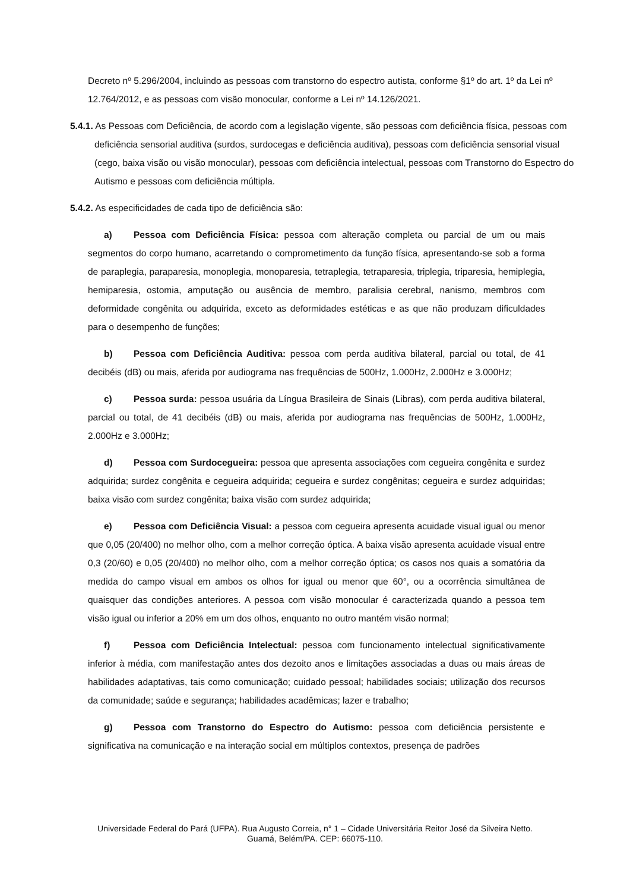Decreto nº 5.296/2004, incluindo as pessoas com transtorno do espectro autista, conforme §1º do art. 1º da Lei nº 12.764/2012, e as pessoas com visão monocular, conforme a Lei nº 14.126/2021.
5.4.1. As Pessoas com Deficiência, de acordo com a legislação vigente, são pessoas com deficiência física, pessoas com deficiência sensorial auditiva (surdos, surdocegas e deficiência auditiva), pessoas com deficiência sensorial visual (cego, baixa visão ou visão monocular), pessoas com deficiência intelectual, pessoas com Transtorno do Espectro do Autismo e pessoas com deficiência múltipla.
5.4.2. As especificidades de cada tipo de deficiência são:
a) Pessoa com Deficiência Física: pessoa com alteração completa ou parcial de um ou mais segmentos do corpo humano, acarretando o comprometimento da função física, apresentando-se sob a forma de paraplegia, paraparesia, monoplegia, monoparesia, tetraplegia, tetraparesia, triplegia, triparesia, hemiplegia, hemiparesia, ostomia, amputação ou ausência de membro, paralisia cerebral, nanismo, membros com deformidade congênita ou adquirida, exceto as deformidades estéticas e as que não produzam dificuldades para o desempenho de funções;
b) Pessoa com Deficiência Auditiva: pessoa com perda auditiva bilateral, parcial ou total, de 41 decibéis (dB) ou mais, aferida por audiograma nas frequências de 500Hz, 1.000Hz, 2.000Hz e 3.000Hz;
c) Pessoa surda: pessoa usuária da Língua Brasileira de Sinais (Libras), com perda auditiva bilateral, parcial ou total, de 41 decibéis (dB) ou mais, aferida por audiograma nas frequências de 500Hz, 1.000Hz, 2.000Hz e 3.000Hz;
d) Pessoa com Surdocegueira: pessoa que apresenta associações com cegueira congênita e surdez adquirida; surdez congênita e cegueira adquirida; cegueira e surdez congênitas; cegueira e surdez adquiridas; baixa visão com surdez congênita; baixa visão com surdez adquirida;
e) Pessoa com Deficiência Visual: a pessoa com cegueira apresenta acuidade visual igual ou menor que 0,05 (20/400) no melhor olho, com a melhor correção óptica. A baixa visão apresenta acuidade visual entre 0,3 (20/60) e 0,05 (20/400) no melhor olho, com a melhor correção óptica; os casos nos quais a somatória da medida do campo visual em ambos os olhos for igual ou menor que 60°, ou a ocorrência simultânea de quaisquer das condições anteriores. A pessoa com visão monocular é caracterizada quando a pessoa tem visão igual ou inferior a 20% em um dos olhos, enquanto no outro mantém visão normal;
f) Pessoa com Deficiência Intelectual: pessoa com funcionamento intelectual significativamente inferior à média, com manifestação antes dos dezoito anos e limitações associadas a duas ou mais áreas de habilidades adaptativas, tais como comunicação; cuidado pessoal; habilidades sociais; utilização dos recursos da comunidade; saúde e segurança; habilidades acadêmicas; lazer e trabalho;
g) Pessoa com Transtorno do Espectro do Autismo: pessoa com deficiência persistente e significativa na comunicação e na interação social em múltiplos contextos, presença de padrões
Universidade Federal do Pará (UFPA). Rua Augusto Correia, n° 1 – Cidade Universitária Reitor José da Silveira Netto.
Guamá, Belém/PA. CEP: 66075-110.